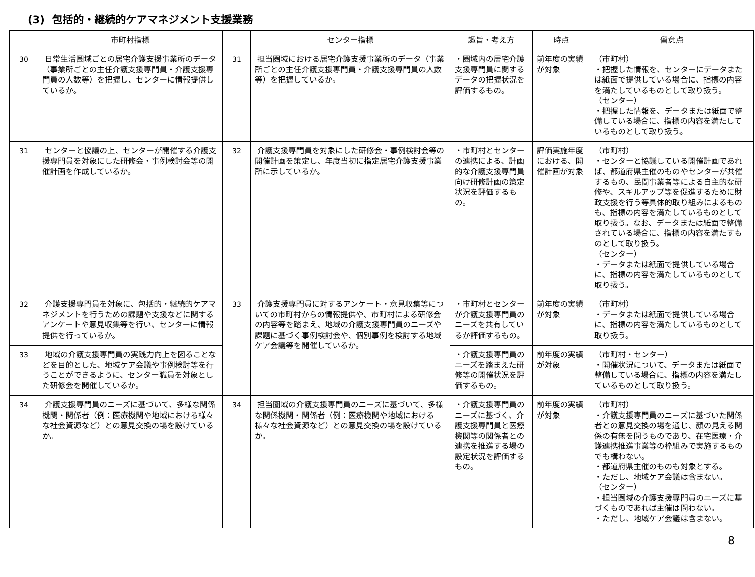(3) 包括的・継続的ケアマネジメント支援業務
| | 市町村指標 | | センター指標 | 趣旨・考え方 | 時点 | 留意点 |
| --- | --- | --- | --- | --- | --- | --- |
| 30 | 日常生活圏域ごとの居宅介護支援事業所のデータ（事業所ごとの主任介護支援専門員・介護支援専門員の人数等）を把握し、センターに情報提供しているか。 | 31 | 担当圏域における居宅介護支援事業所のデータ（事業所ごとの主任介護支援専門員・介護支援専門員の人数等）を把握しているか。 | ・圏域内の居宅介護支援専門員に関するデータの把握状況を評価するもの。 | 前年度の実績が対象 | （市町村） ・把握した情報を、センターにデータまたは紙面で提供している場合に、指標の内容を満たしているものとして取り扱う。 （センター） ・把握した情報を、データまたは紙面で整備している場合に、指標の内容を満たしているものとして取り扱う。 |
| 31 | センターと協議の上、センターが開催する介護支援専門員を対象にした研修会・事例検討会等の開催計画を作成しているか。 | 32 | 介護支援専門員を対象にした研修会・事例検討会等の開催計画を策定し、年度当初に指定居宅介護支援事業所に示しているか。 | ・市町村とセンターの連携による、計画的な介護支援専門員向け研修計画の策定状況を評価するもの。 | 評価実施年度における、開催計画が対象 | （市町村） ・センターと協議している開催計画であれば、都道府県主催のものやセンターが共催するもの、民間事業者等による自主的な研修や、スキルアップ等を促進するために財政支援を行う等具体的取り組みによるものも、指標の内容を満たしているものとして取り扱う。なお、データまたは紙面で整備されている場合に、指標の内容を満たすものとして取り扱う。 （センター） ・データまたは紙面で提供している場合に、指標の内容を満たしているものとして取り扱う。 |
| 32 | 介護支援専門員を対象に、包括的・継続的ケアマネジメントを行うための課題や支援などに関するアンケートや意見収集等を行い、センターに情報提供を行っているか。 | 33 | 介護支援専門員に対するアンケート・意見収集等についての市町村からの情報提供や、市町村による研修会の内容等を踏まえ、地域の介護支援専門員のニーズや課題に基づく事例検討会や、個別事例を検討する地域ケア会議等を開催しているか。 | ・市町村とセンターが介護支援専門員のニーズを共有しているか評価するもの。 | 前年度の実績が対象 | （市町村） ・データまたは紙面で提供している場合に、指標の内容を満たしているものとして取り扱う。 |
| 33 | 地域の介護支援専門員の実践力向上を図ることなどを目的とした、地域ケア会議や事例検討等を行うことができるように、センター職員を対象とした研修会を開催しているか。 | | | ・介護支援専門員のニーズを踏まえた研修等の開催状況を評価するもの。 | 前年度の実績が対象 | （市町村・センター） ・開催状況について、データまたは紙面で整備している場合に、指標の内容を満たしているものとして取り扱う。 |
| 34 | 介護支援専門員のニーズに基づいて、多様な関係機関・関係者（例：医療機関や地域における様々な社会資源など）との意見交換の場を設けているか。 | 34 | 担当圏域の介護支援専門員のニーズに基づいて、多様な関係機関・関係者（例：医療機関や地域における様々な社会資源など）との意見交換の場を設けているか。 | ・介護支援専門員のニーズに基づく、介護支援専門員と医療機関等の関係者との連携を推進する場の設定状況を評価するもの。 | 前年度の実績が対象 | （市町村） ・介護支援専門員のニーズに基づいた関係者との意見交換の場を通じ、顔の見える関係の有無を問うものであり、在宅医療・介護連携推進事業等の枠組みで実施するものでも構わない。 ・都道府県主催のものも対象とする。 ・ただし、地域ケア会議は含まない。 （センター） ・担当圏域の介護支援専門員のニーズに基づくものであれば主催は問わない。 ・ただし、地域ケア会議は含まない。 |
8